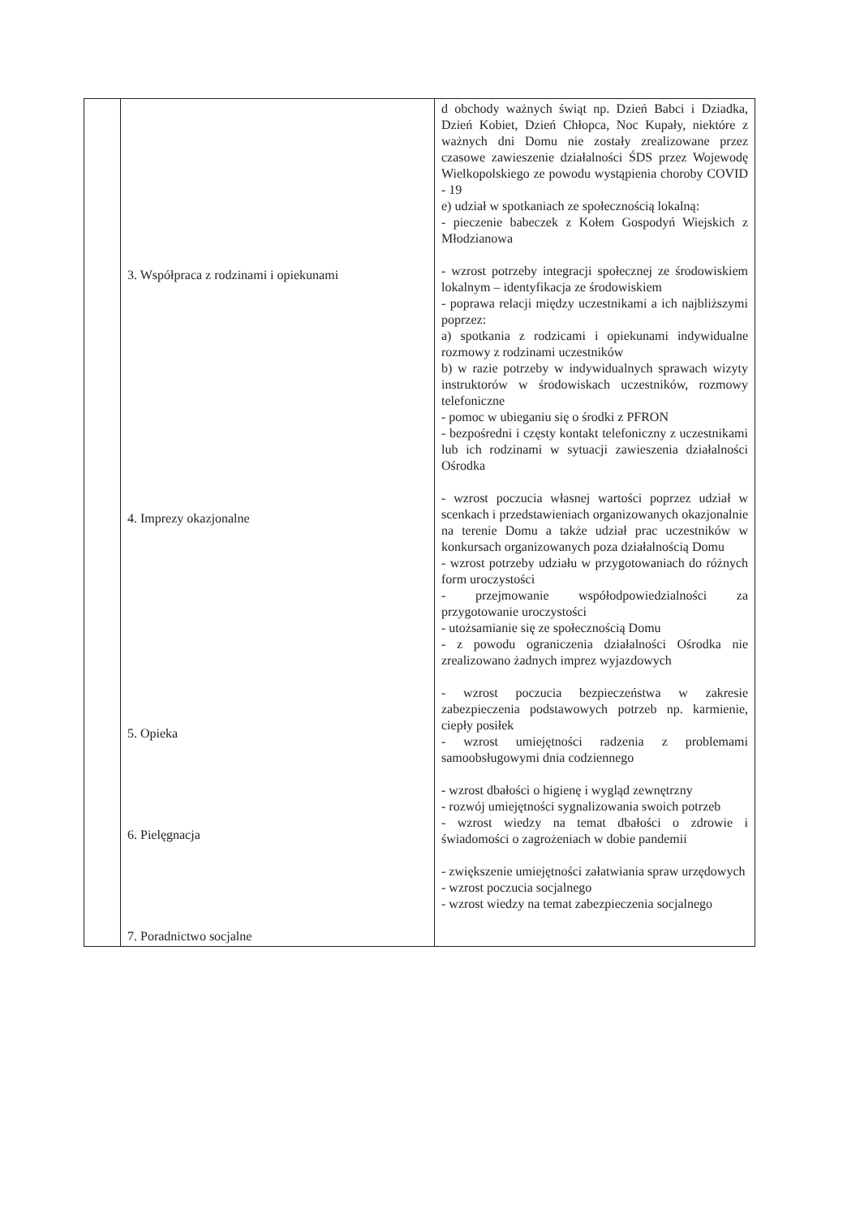| | 3. Współpraca z rodzinami i opiekunami 4. Imprezy okazjonalne 5. Opieka 6. Pielęgnacja 7. Poradnictwo socjalne | d obchody ważnych świąt np. Dzień Babci i Dziadka, Dzień Kobiet, Dzień Chłopca, Noc Kupały, niektóre z ważnych dni Domu nie zostały zrealizowane przez czasowe zawieszenie działalności ŚDS przez Wojewodę Wielkopolskiego ze powodu wystąpienia choroby COVID - 19 e) udział w spotkaniach ze społecznością lokalną: - pieczenie babeczek z Kołem Gospodyń Wiejskich z Młodzianowa - wzrost potrzeby integracji społecznej ze środowiskiem lokalnym – identyfikacja ze środowiskiem - poprawa relacji między uczestnikami a ich najbliższymi poprzez: a) spotkania z rodzicami i opiekunami indywidualne rozmowy z rodzinami uczestników b) w razie potrzeby w indywidualnych sprawach wizyty instruktorów w środowiskach uczestników, rozmowy telefoniczne - pomoc w ubieganiu się o środki z PFRON - bezpośredni i częsty kontakt telefoniczny z uczestnikami lub ich rodzinami w sytuacji zawieszenia działalności Ośrodka - wzrost poczucia własnej wartości poprzez udział w scenkach i przedstawieniach organizowanych okazjonalnie na terenie Domu a także udział prac uczestników w konkursach organizowanych poza działalnością Domu - wzrost potrzeby udziału w przygotowaniach do różnych form uroczystości - przejmowanie współodpowiedzialności za przygotowanie uroczystości - utożsamianie się ze społecznością Domu - z powodu ograniczenia działalności Ośrodka nie zrealizowano żadnych imprez wyjazdowych - wzrost poczucia bezpieczeństwa w zakresie zabezpieczenia podstawowych potrzeb np. karmienie, ciepły posiłek - wzrost umiejętności radzenia z problemami samoobsługowymi dnia codziennego - wzrost dbałości o higienę i wygląd zewnętrzny - rozwój umiejętności sygnalizowania swoich potrzeb - wzrost wiedzy na temat dbałości o zdrowie i świadomości o zagrożeniach w dobie pandemii - zwiększenie umiejętności załatwiania spraw urzędowych - wzrost poczucia socjalnego - wzrost wiedzy na temat zabezpieczenia socjalnego |